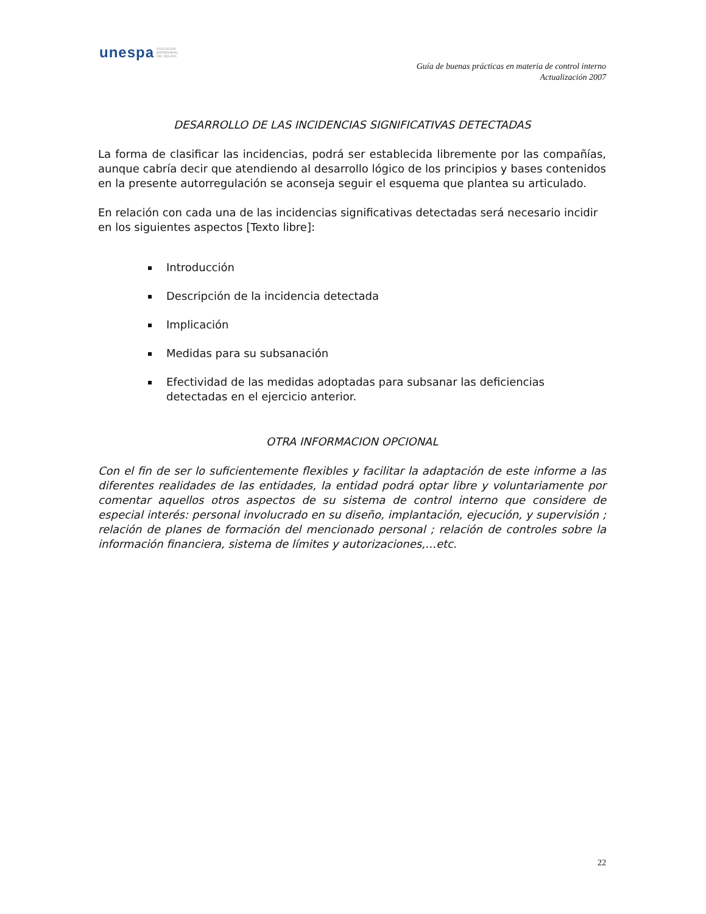unespa ASOCIACIÓN
EMPRESARIAL
DEL SEGURO
Guía de buenas prácticas en materia de control interno
Actualización 2007
DESARROLLO DE LAS INCIDENCIAS SIGNIFICATIVAS DETECTADAS
La forma de clasificar las incidencias, podrá ser establecida libremente por las compañías, aunque cabría decir que atendiendo al desarrollo lógico de los principios y bases contenidos en la presente autorregulación se aconseja seguir el esquema que plantea su articulado.
En relación con cada una de las incidencias significativas detectadas será necesario incidir en los siguientes aspectos [Texto libre]:
Introducción
Descripción de la incidencia detectada
Implicación
Medidas para su subsanación
Efectividad de las medidas adoptadas para subsanar las deficiencias detectadas en el ejercicio anterior.
OTRA INFORMACION OPCIONAL
Con el fin de ser lo suficientemente flexibles y facilitar la adaptación de este informe a las diferentes realidades de las entidades, la entidad podrá optar libre y voluntariamente por comentar aquellos otros aspectos de su sistema de control interno que considere de especial interés: personal involucrado en su diseño, implantación, ejecución, y supervisión ; relación de planes de formación del mencionado personal ; relación de controles sobre la información financiera, sistema de límites y autorizaciones,…etc.
22